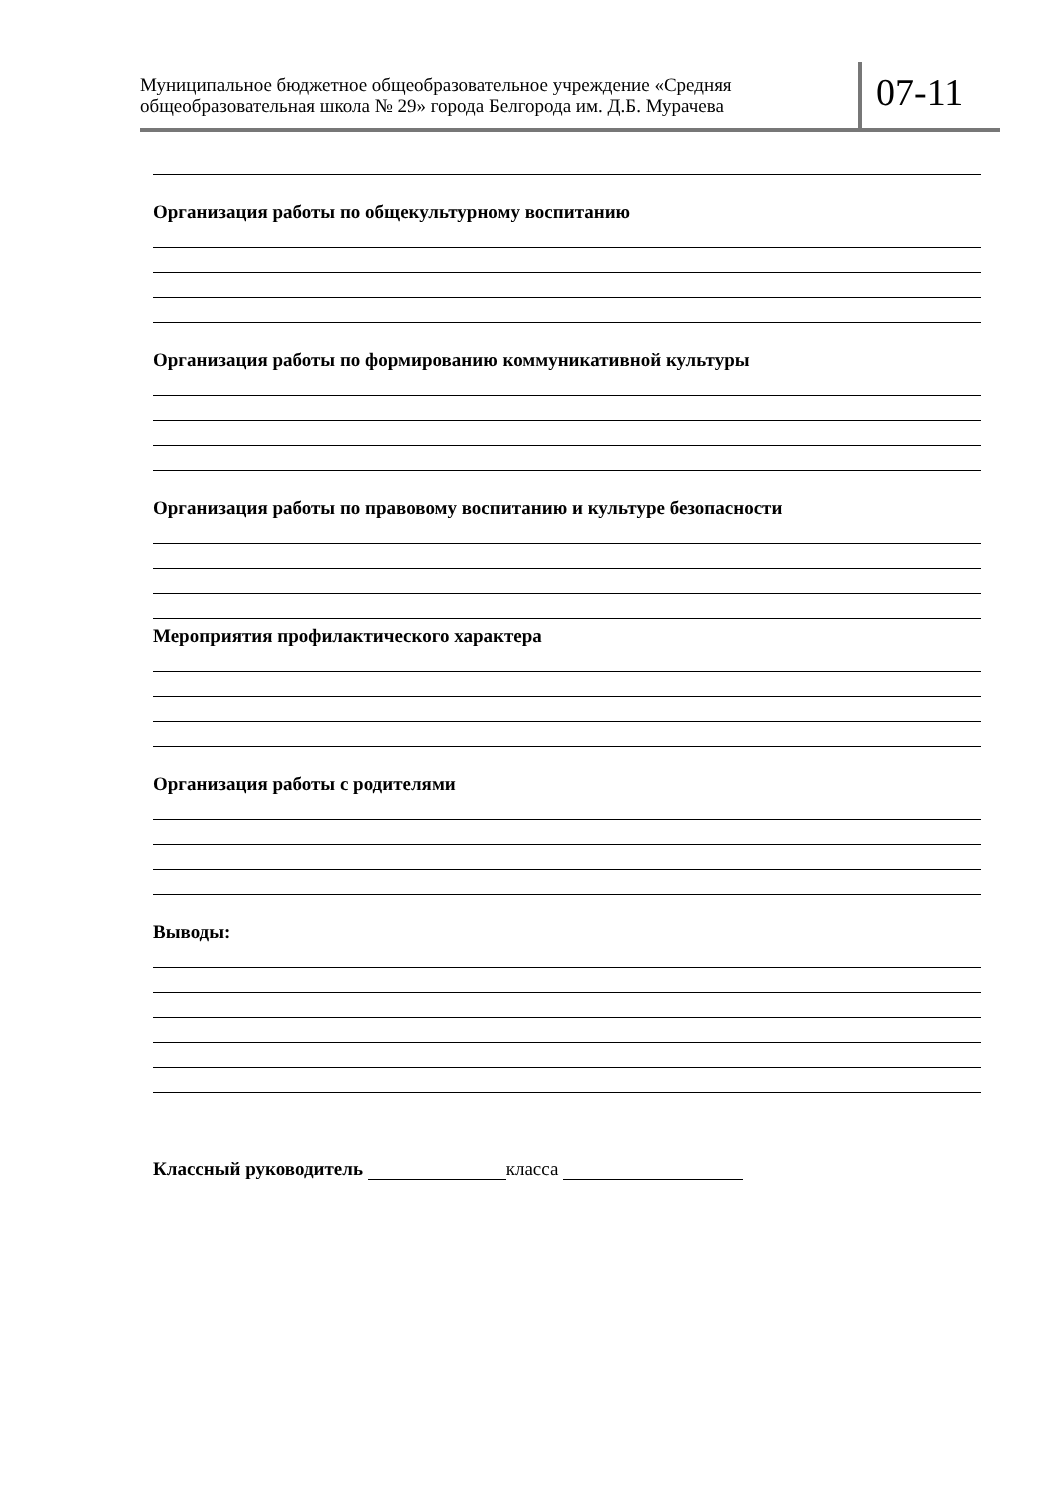Муниципальное бюджетное общеобразовательное учреждение «Средняя общеобразовательная школа № 29» города Белгорода им. Д.Б. Мурачева
07-11
Организация работы по общекультурному воспитанию
Организация работы по формированию коммуникативной культуры
Организация работы по правовому воспитанию и культуре безопасности
Мероприятия профилактического характера
Организация работы с родителями
Выводы:
Классный руководитель класса